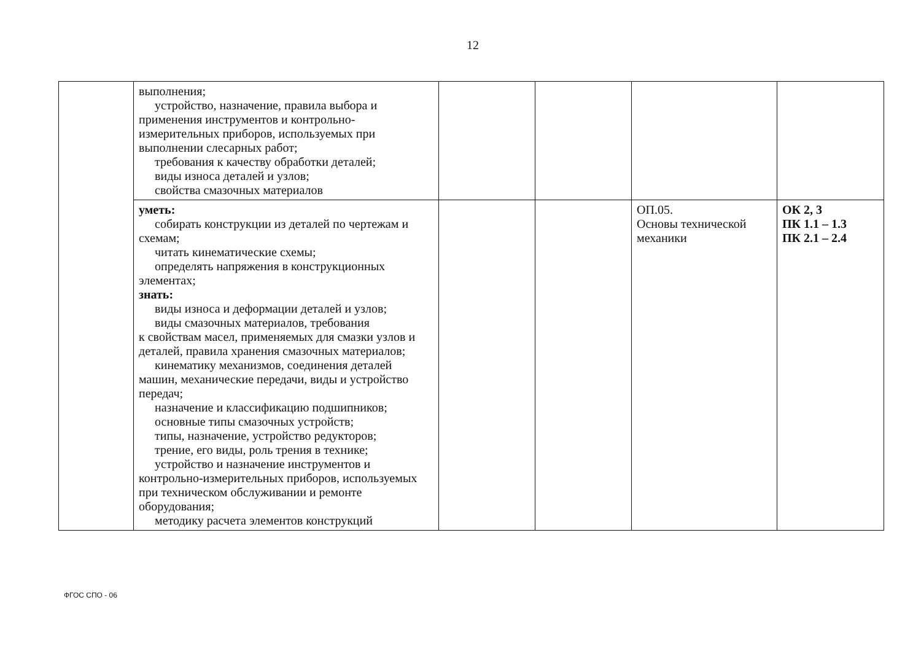12
| | выполнения; устройство, назначение, правила выбора и применения инструментов и контрольно-измерительных приборов, используемых при выполнении слесарных работ; требования к качеству обработки деталей; виды износа деталей и узлов; свойства смазочных материалов | | | | |
| | уметь: собирать конструкции из деталей по чертежам и схемам; читать кинематические схемы; определять напряжения в конструкционных элементах; знать: виды износа и деформации деталей и узлов; виды смазочных материалов, требования к свойствам масел, применяемых для смазки узлов и деталей, правила хранения смазочных материалов; кинематику механизмов, соединения деталей машин, механические передачи, виды и устройство передач; назначение и классификацию подшипников; основные типы смазочных устройств; типы, назначение, устройство редукторов; трение, его виды, роль трения в технике; устройство и назначение инструментов и контрольно-измерительных приборов, используемых при техническом обслуживании и ремонте оборудования; методику расчета элементов конструкций | | | ОП.05. Основы технической механики | ОК 2, 3 ПК 1.1 – 1.3 ПК 2.1 – 2.4 |
ФГОС СПО - 06